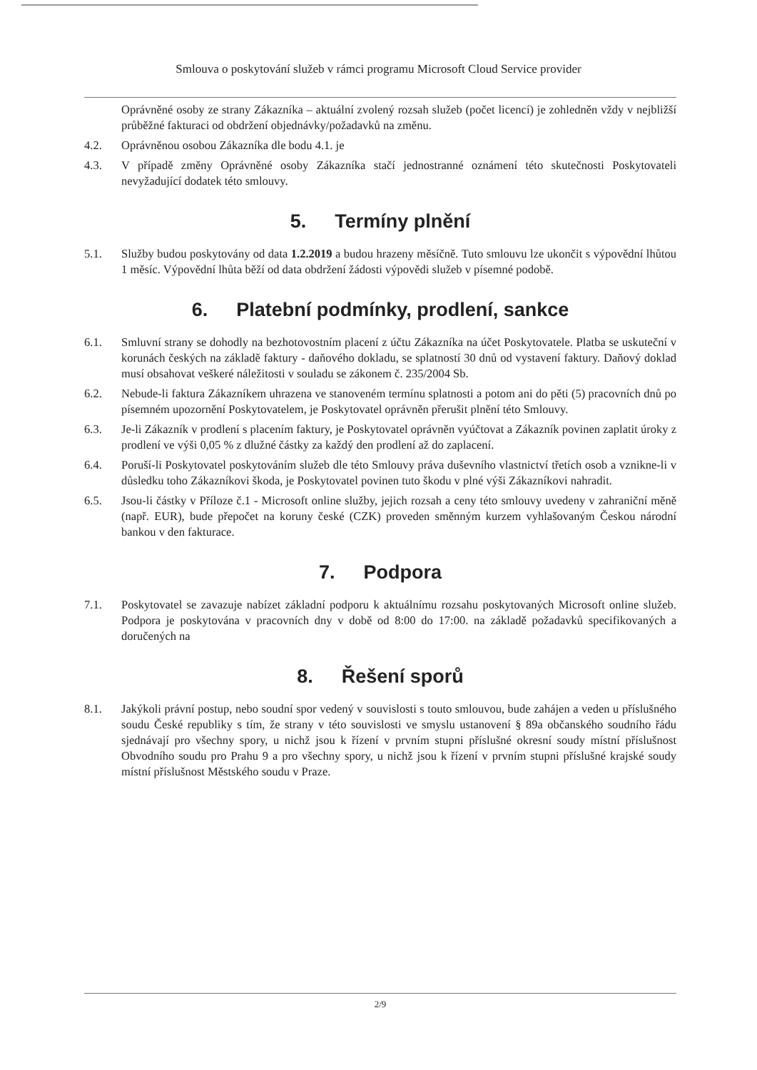Smlouva o poskytování služeb v rámci programu Microsoft Cloud Service provider
Oprávněné osoby ze strany Zákazníka – aktuální zvolený rozsah služeb (počet licencí) je zohledněn vždy v nejbližší průběžné fakturaci od obdržení objednávky/požadavků na změnu.
4.2. Oprávněnou osobou Zákazníka dle bodu 4.1. je
4.3. V případě změny Oprávněné osoby Zákazníka stačí jednostranné oznámení této skutečnosti Poskytovateli nevyžadující dodatek této smlouvy.
5. Termíny plnění
5.1. Služby budou poskytovány od data 1.2.2019 a budou hrazeny měsíčně. Tuto smlouvu lze ukončit s výpovědní lhůtou 1 měsíc. Výpovědní lhůta běží od data obdržení žádosti výpovědi služeb v písemné podobě.
6. Platební podmínky, prodlení, sankce
6.1. Smluvní strany se dohodly na bezhotovostním placení z účtu Zákazníka na účet Poskytovatele. Platba se uskuteční v korunách českých na základě faktury - daňového dokladu, se splatností 30 dnů od vystavení faktury. Daňový doklad musí obsahovat veškeré náležitosti v souladu se zákonem č. 235/2004 Sb.
6.2. Nebude-li faktura Zákazníkem uhrazena ve stanoveném termínu splatnosti a potom ani do pěti (5) pracovních dnů po písemném upozornění Poskytovatelem, je Poskytovatel oprávněn přerušit plnění této Smlouvy.
6.3. Je-li Zákazník v prodlení s placením faktury, je Poskytovatel oprávněn vyúčtovat a Zákazník povinen zaplatit úroky z prodlení ve výši 0,05 % z dlužné částky za každý den prodlení až do zaplacení.
6.4. Poruší-li Poskytovatel poskytováním služeb dle této Smlouvy práva duševního vlastnictví třetích osob a vznikne-li v důsledku toho Zákazníkovi škoda, je Poskytovatel povinen tuto škodu v plné výši Zákazníkovi nahradit.
6.5. Jsou-li částky v Příloze č.1 - Microsoft online služby, jejich rozsah a ceny této smlouvy uvedeny v zahraniční měně (např. EUR), bude přepočet na koruny české (CZK) proveden směnným kurzem vyhlašovaným Českou národní bankou v den fakturace.
7. Podpora
7.1. Poskytovatel se zavazuje nabízet základní podporu k aktuálnímu rozsahu poskytovaných Microsoft online služeb. Podpora je poskytována v pracovních dny v době od 8:00 do 17:00. na základě požadavků specifikovaných a doručených na
8. Řešení sporů
8.1. Jakýkoli právní postup, nebo soudní spor vedený v souvislosti s touto smlouvou, bude zahájen a veden u příslušného soudu České republiky s tím, že strany v této souvislosti ve smyslu ustanovení § 89a občanského soudního řádu sjednávají pro všechny spory, u nichž jsou k řízení v prvním stupni příslušné okresní soudy místní příslušnost Obvodního soudu pro Prahu 9 a pro všechny spory, u nichž jsou k řízení v prvním stupni příslušné krajské soudy místní příslušnost Městského soudu v Praze.
2/9